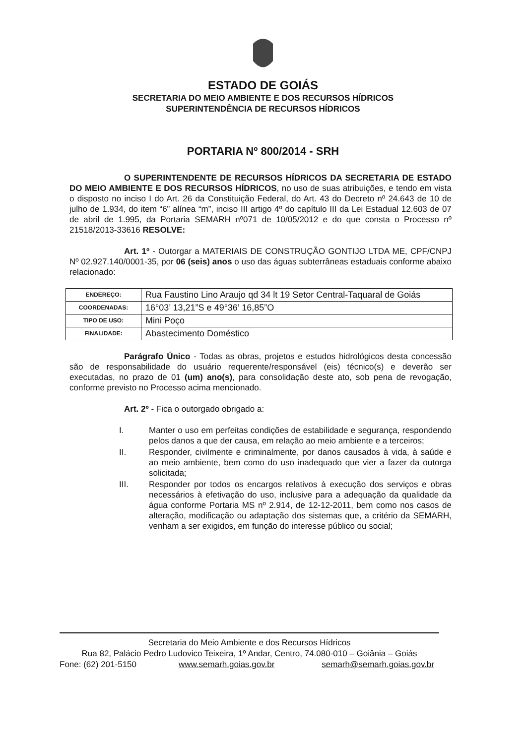ESTADO DE GOIÁS
SECRETARIA DO MEIO AMBIENTE E DOS RECURSOS HÍDRICOS
SUPERINTENDÊNCIA DE RECURSOS HÍDRICOS
PORTARIA Nº 800/2014 - SRH
O SUPERINTENDENTE DE RECURSOS HÍDRICOS DA SECRETARIA DE ESTADO DO MEIO AMBIENTE E DOS RECURSOS HÍDRICOS, no uso de suas atribuições, e tendo em vista o disposto no inciso I do Art. 26 da Constituição Federal, do Art. 43 do Decreto nº 24.643 de 10 de julho de 1.934, do item “6” alínea “m”, inciso III artigo 4º do capítulo III da Lei Estadual 12.603 de 07 de abril de 1.995, da Portaria SEMARH nº071 de 10/05/2012 e do que consta o Processo nº 21518/2013-33616 RESOLVE:
Art. 1º - Outorgar a MATERIAIS DE CONSTRUÇÃO GONTIJO LTDA ME, CPF/CNPJ Nº 02.927.140/0001-35, por 06 (seis) anos o uso das águas subterrâneas estaduais conforme abaixo relacionado:
| ENDEREÇO: | Rua Faustino Lino Araujo qd 34 lt 19 Setor Central-Taquaral de Goiás |
| COORDENADAS: | 16°03’ 13,21”S e 49°36’ 16,85”O |
| TIPO DE USO: | Mini Poço |
| FINALIDADE: | Abastecimento Doméstico |
Parágrafo Único - Todas as obras, projetos e estudos hidrológicos desta concessão são de responsabilidade do usuário requerente/responsável (eis) técnico(s) e deverão ser executadas, no prazo de 01 (um) ano(s), para consolidação deste ato, sob pena de revogação, conforme previsto no Processo acima mencionado.
Art. 2º - Fica o outorgado obrigado a:
I. Manter o uso em perfeitas condições de estabilidade e segurança, respondendo pelos danos a que der causa, em relação ao meio ambiente e a terceiros;
II. Responder, civilmente e criminalmente, por danos causados à vida, à saúde e ao meio ambiente, bem como do uso inadequado que vier a fazer da outorga solicitada;
III. Responder por todos os encargos relativos à execução dos serviços e obras necessários à efetivação do uso, inclusive para a adequação da qualidade da água conforme Portaria MS nº 2.914, de 12-12-2011, bem como nos casos de alteração, modificação ou adaptação dos sistemas que, a critério da SEMARH, venham a ser exigidos, em função do interesse público ou social;
Secretaria do Meio Ambiente e dos Recursos Hídricos
Rua 82, Palácio Pedro Ludovico Teixeira, 1º Andar, Centro, 74.080-010 – Goiânia – Goiás
Fone: (62) 201-5150 www.semarh.goias.gov.br semarh@semarh.goias.gov.br